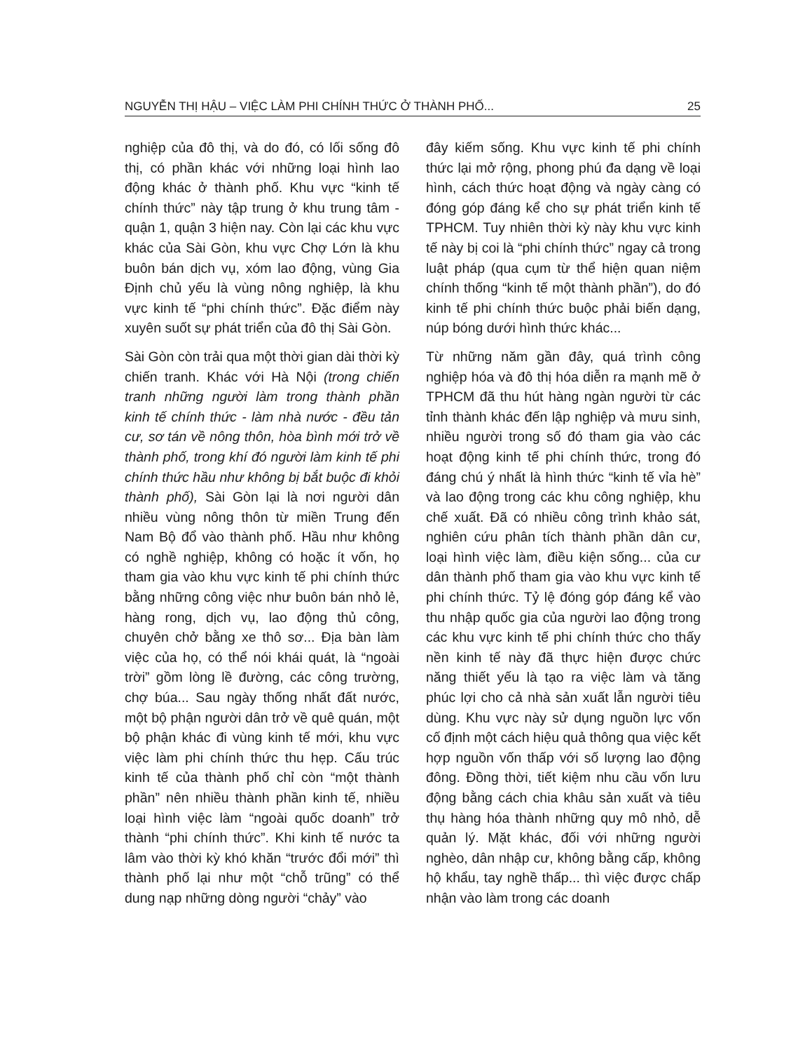NGUYỄN THỊ HẬU – VIỆC LÀM PHI CHÍNH THỨC Ở THÀNH PHỐ... 25
nghiệp của đô thị, và do đó, có lối sống đô thị, có phần khác với những loại hình lao động khác ở thành phố. Khu vực “kinh tế chính thức” này tập trung ở khu trung tâm - quận 1, quận 3 hiện nay. Còn lại các khu vực khác của Sài Gòn, khu vực Chợ Lớn là khu buôn bán dịch vụ, xóm lao động, vùng Gia Định chủ yếu là vùng nông nghiệp, là khu vực kinh tế “phi chính thức”. Đặc điểm này xuyên suốt sự phát triển của đô thị Sài Gòn.
Sài Gòn còn trải qua một thời gian dài thời kỳ chiến tranh. Khác với Hà Nội (trong chiến tranh những người làm trong thành phần kinh tế chính thức - làm nhà nước - đều tản cư, sơ tán về nông thôn, hòa bình mới trở về thành phố, trong khí đó người làm kinh tế phi chính thức hầu như không bị bắt buộc đi khỏi thành phố), Sài Gòn lại là nơi người dân nhiều vùng nông thôn từ miền Trung đến Nam Bộ đổ vào thành phố. Hầu như không có nghề nghiệp, không có hoặc ít vốn, họ tham gia vào khu vực kinh tế phi chính thức bằng những công việc như buôn bán nhỏ lẻ, hàng rong, dịch vụ, lao động thủ công, chuyên chở bằng xe thô sơ... Địa bàn làm việc của họ, có thể nói khái quát, là “ngoài trời” gồm lòng lề đường, các công trường, chợ búa... Sau ngày thống nhất đất nước, một bộ phận người dân trở về quê quán, một bộ phận khác đi vùng kinh tế mới, khu vực việc làm phi chính thức thu hẹp. Cấu trúc kinh tế của thành phố chỉ còn “một thành phần” nên nhiều thành phần kinh tế, nhiều loại hình việc làm “ngoài quốc doanh” trở thành “phi chính thức”. Khi kinh tế nước ta lâm vào thời kỳ khó khăn “trước đổi mới” thì thành phố lại như một “chỗ trũng” có thể dung nạp những dòng người “chảy” vào
đây kiếm sống. Khu vực kinh tế phi chính thức lại mở rộng, phong phú đa dạng về loại hình, cách thức hoạt động và ngày càng có đóng góp đáng kể cho sự phát triển kinh tế TPHCM. Tuy nhiên thời kỳ này khu vực kinh tế này bị coi là “phi chính thức” ngay cả trong luật pháp (qua cụm từ thể hiện quan niệm chính thống “kinh tế một thành phần”), do đó kinh tế phi chính thức buộc phải biến dạng, núp bóng dưới hình thức khác...
Từ những năm gần đây, quá trình công nghiệp hóa và đô thị hóa diễn ra mạnh mẽ ở TPHCM đã thu hút hàng ngàn người từ các tỉnh thành khác đến lập nghiệp và mưu sinh, nhiều người trong số đó tham gia vào các hoạt động kinh tế phi chính thức, trong đó đáng chú ý nhất là hình thức “kinh tế vỉa hè” và lao động trong các khu công nghiệp, khu chế xuất. Đã có nhiều công trình khảo sát, nghiên cứu phân tích thành phần dân cư, loại hình việc làm, điều kiện sống... của cư dân thành phố tham gia vào khu vực kinh tế phi chính thức. Tỷ lệ đóng góp đáng kể vào thu nhập quốc gia của người lao động trong các khu vực kinh tế phi chính thức cho thấy nền kinh tế này đã thực hiện được chức năng thiết yếu là tạo ra việc làm và tăng phúc lợi cho cả nhà sản xuất lẫn người tiêu dùng. Khu vực này sử dụng nguồn lực vốn cố định một cách hiệu quả thông qua việc kết hợp nguồn vốn thấp với số lượng lao động đông. Đồng thời, tiết kiệm nhu cầu vốn lưu động bằng cách chia khâu sản xuất và tiêu thụ hàng hóa thành những quy mô nhỏ, dễ quản lý. Mặt khác, đối với những người nghèo, dân nhập cư, không bằng cấp, không hộ khẩu, tay nghề thấp... thì việc được chấp nhận vào làm trong các doanh